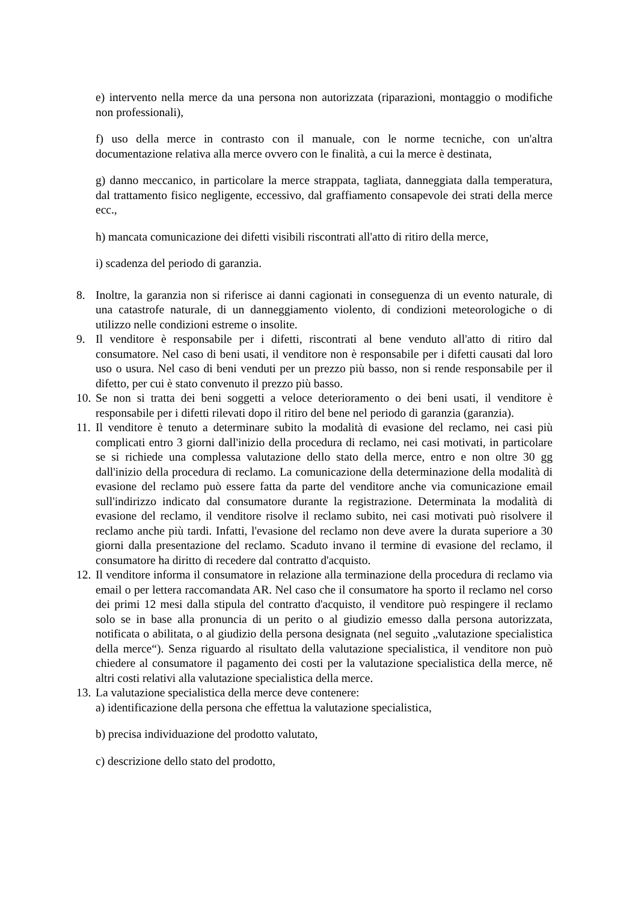e) intervento nella merce da una persona non autorizzata (riparazioni, montaggio o modifiche non professionali),
f) uso della merce in contrasto con il manuale, con le norme tecniche, con un'altra documentazione relativa alla merce ovvero con le finalità, a cui la merce è destinata,
g) danno meccanico, in particolare la merce strappata, tagliata, danneggiata dalla temperatura, dal trattamento fisico negligente, eccessivo, dal graffiamento consapevole dei strati della merce ecc.,
h) mancata comunicazione dei difetti visibili riscontrati all'atto di ritiro della merce,
i) scadenza del periodo di garanzia.
8. Inoltre, la garanzia non si riferisce ai danni cagionati in conseguenza di un evento naturale, di una catastrofe naturale, di un danneggiamento violento, di condizioni meteorologiche o di utilizzo nelle condizioni estreme o insolite.
9. Il venditore è responsabile per i difetti, riscontrati al bene venduto all'atto di ritiro dal consumatore. Nel caso di beni usati, il venditore non è responsabile per i difetti causati dal loro uso o usura. Nel caso di beni venduti per un prezzo più basso, non si rende responsabile per il difetto, per cui è stato convenuto il prezzo più basso.
10. Se non si tratta dei beni soggetti a veloce deterioramento o dei beni usati, il venditore è responsabile per i difetti rilevati dopo il ritiro del bene nel periodo di garanzia (garanzia).
11. Il venditore è tenuto a determinare subito la modalità di evasione del reclamo, nei casi più complicati entro 3 giorni dall'inizio della procedura di reclamo, nei casi motivati, in particolare se si richiede una complessa valutazione dello stato della merce, entro e non oltre 30 gg dall'inizio della procedura di reclamo. La comunicazione della determinazione della modalità di evasione del reclamo può essere fatta da parte del venditore anche via comunicazione email sull'indirizzo indicato dal consumatore durante la registrazione. Determinata la modalità di evasione del reclamo, il venditore risolve il reclamo subito, nei casi motivati può risolvere il reclamo anche più tardi. Infatti, l'evasione del reclamo non deve avere la durata superiore a 30 giorni dalla presentazione del reclamo. Scaduto invano il termine di evasione del reclamo, il consumatore ha diritto di recedere dal contratto d'acquisto.
12. Il venditore informa il consumatore in relazione alla terminazione della procedura di reclamo via email o per lettera raccomandata AR. Nel caso che il consumatore ha sporto il reclamo nel corso dei primi 12 mesi dalla stipula del contratto d'acquisto, il venditore può respingere il reclamo solo se in base alla pronuncia di un perito o al giudizio emesso dalla persona autorizzata, notificata o abilitata, o al giudizio della persona designata (nel seguito „valutazione specialistica della merce“). Senza riguardo al risultato della valutazione specialistica, il venditore non può chiedere al consumatore il pagamento dei costi per la valutazione specialistica della merce, ně altri costi relativi alla valutazione specialistica della merce.
13. La valutazione specialistica della merce deve contenere:
a) identificazione della persona che effettua la valutazione specialistica,
b) precisa individuazione del prodotto valutato,
c) descrizione dello stato del prodotto,